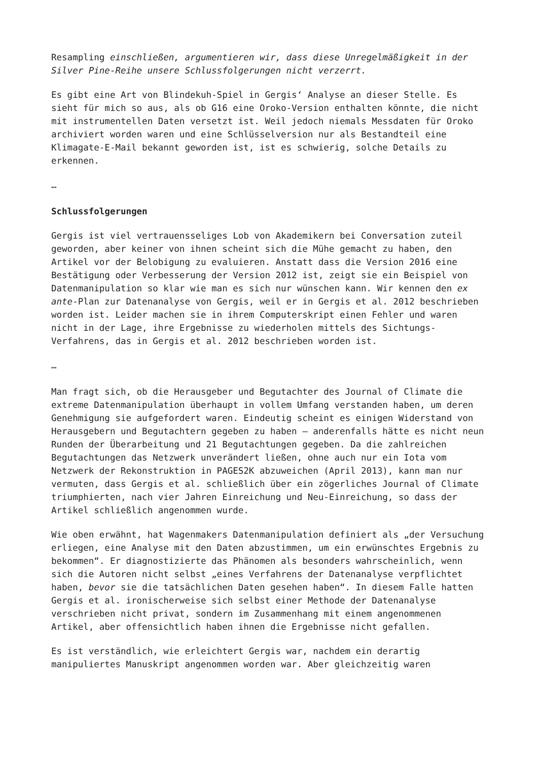Resampling einschließen, argumentieren wir, dass diese Unregelmäßigkeit in der Silver Pine-Reihe unsere Schlussfolgerungen nicht verzerrt.
Es gibt eine Art von Blindekuh-Spiel in Gergis‘ Analyse an dieser Stelle. Es sieht für mich so aus, als ob G16 eine Oroko-Version enthalten könnte, die nicht mit instrumentellen Daten versetzt ist. Weil jedoch niemals Messdaten für Oroko archiviert worden waren und eine Schlüsselversion nur als Bestandteil eine Klimagate-E-Mail bekannt geworden ist, ist es schwierig, solche Details zu erkennen.
…
Schlussfolgerungen
Gergis ist viel vertrauensseliges Lob von Akademikern bei Conversation zuteil geworden, aber keiner von ihnen scheint sich die Mühe gemacht zu haben, den Artikel vor der Belobigung zu evaluieren. Anstatt dass die Version 2016 eine Bestätigung oder Verbesserung der Version 2012 ist, zeigt sie ein Beispiel von Datenmanipulation so klar wie man es sich nur wünschen kann. Wir kennen den ex ante-Plan zur Datenanalyse von Gergis, weil er in Gergis et al. 2012 beschrieben worden ist. Leider machen sie in ihrem Computerskript einen Fehler und waren nicht in der Lage, ihre Ergebnisse zu wiederholen mittels des Sichtungs-Verfahrens, das in Gergis et al. 2012 beschrieben worden ist.
…
Man fragt sich, ob die Herausgeber und Begutachter des Journal of Climate die extreme Datenmanipulation überhaupt in vollem Umfang verstanden haben, um deren Genehmigung sie aufgefordert waren. Eindeutig scheint es einigen Widerstand von Herausgebern und Begutachtern gegeben zu haben – anderenfalls hätte es nicht neun Runden der Überarbeitung und 21 Begutachtungen gegeben. Da die zahlreichen Begutachtungen das Netzwerk unverändert ließen, ohne auch nur ein Iota vom Netzwerk der Rekonstruktion in PAGES2K abzuweichen (April 2013), kann man nur vermuten, dass Gergis et al. schließlich über ein zögerliches Journal of Climate triumphierten, nach vier Jahren Einreichung und Neu-Einreichung, so dass der Artikel schließlich angenommen wurde.
Wie oben erwähnt, hat Wagenmakers Datenmanipulation definiert als „der Versuchung erliegen, eine Analyse mit den Daten abzustimmen, um ein erwünschtes Ergebnis zu bekommen“. Er diagnostizierte das Phänomen als besonders wahrscheinlich, wenn sich die Autoren nicht selbst „eines Verfahrens der Datenanalyse verpflichtet haben, bevor sie die tatsächlichen Daten gesehen haben“. In diesem Falle hatten Gergis et al. ironischerweise sich selbst einer Methode der Datenanalyse verschrieben nicht privat, sondern im Zusammenhang mit einem angenommenen Artikel, aber offensichtlich haben ihnen die Ergebnisse nicht gefallen.
Es ist verständlich, wie erleichtert Gergis war, nachdem ein derartig manipuliertes Manuskript angenommen worden war. Aber gleichzeitig waren